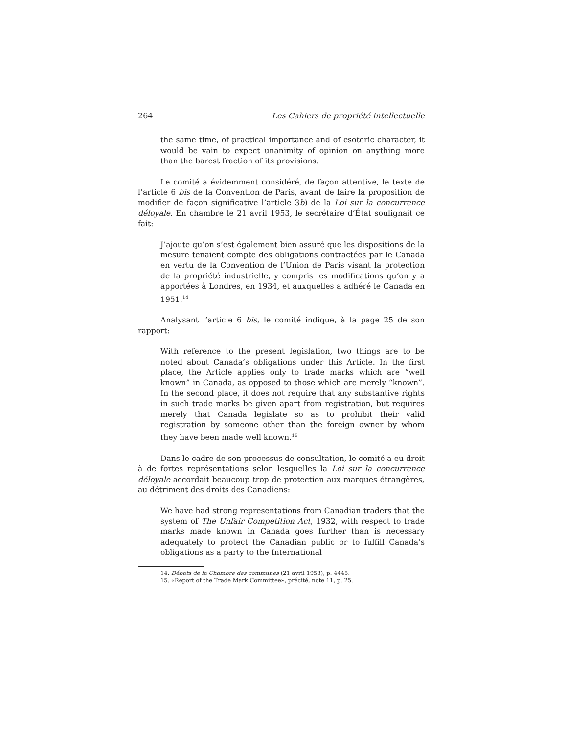264 Les Cahiers de propriété intellectuelle
the same time, of practical importance and of esoteric character, it would be vain to expect unanimity of opinion on anything more than the barest fraction of its provisions.
Le comité a évidemment considéré, de façon attentive, le texte de l’article 6 bis de la Convention de Paris, avant de faire la proposition de modifier de façon significative l’article 3b) de la Loi sur la concurrence déloyale. En chambre le 21 avril 1953, le secrétaire d’État soulignait ce fait:
J’ajoute qu’on s’est également bien assuré que les dispositions de la mesure tenaient compte des obligations contractées par le Canada en vertu de la Convention de l’Union de Paris visant la protection de la propriété industrielle, y compris les modifications qu’on y a apportées à Londres, en 1934, et auxquelles a adhéré le Canada en 1951.<sup>14</sup>
Analysant l’article 6 bis, le comité indique, à la page 25 de son rapport:
With reference to the present legislation, two things are to be noted about Canada’s obligations under this Article. In the first place, the Article applies only to trade marks which are “well known” in Canada, as opposed to those which are merely “known”. In the second place, it does not require that any substantive rights in such trade marks be given apart from registration, but requires merely that Canada legislate so as to prohibit their valid registration by someone other than the foreign owner by whom they have been made well known.<sup>15</sup>
Dans le cadre de son processus de consultation, le comité a eu droit à de fortes représentations selon lesquelles la Loi sur la concurrence déloyale accordait beaucoup trop de protection aux marques étrangères, au détriment des droits des Canadiens:
We have had strong representations from Canadian traders that the system of The Unfair Competition Act, 1932, with respect to trade marks made known in Canada goes further than is necessary adequately to protect the Canadian public or to fulfill Canada’s obligations as a party to the International
14. Débats de la Chambre des communes (21 avril 1953), p. 4445.
15. «Report of the Trade Mark Committee», précité, note 11, p. 25.